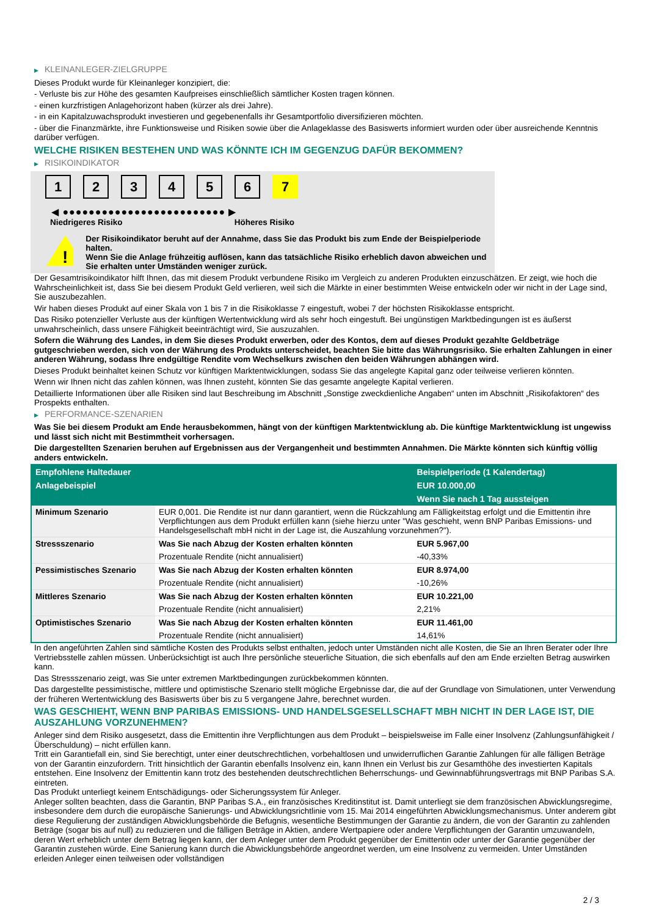▶ KLEINANLEGER-ZIELGRUPPE
Dieses Produkt wurde für Kleinanleger konzipiert, die:
- Verluste bis zur Höhe des gesamten Kaufpreises einschließlich sämtlicher Kosten tragen können.
- einen kurzfristigen Anlagehorizont haben (kürzer als drei Jahre).
- in ein Kapitalzuwachsprodukt investieren und gegebenenfalls ihr Gesamtportfolio diversifizieren möchten.
- über die Finanzmärkte, ihre Funktionsweise und Risiken sowie über die Anlageklasse des Basiswerts informiert wurden oder über ausreichende Kenntnis darüber verfügen.
WELCHE RISIKEN BESTEHEN UND WAS KÖNNTE ICH IM GEGENZUG DAFÜR BEKOMMEN?
▶ RISIKOINDIKATOR
1 2 3 4 5 6 7
◀ ●●●●●●●●●●●●●●●●●●●●●●●●● ▶
Niedrigeres Risiko Höheres Risiko
!
Der Risikoindikator beruht auf der Annahme, dass Sie das Produkt bis zum Ende der Beispielperiode halten.
Wenn Sie die Anlage frühzeitig auflösen, kann das tatsächliche Risiko erheblich davon abweichen und Sie erhalten unter Umständen weniger zurück.
Der Gesamtrisikoindikator hilft Ihnen, das mit diesem Produkt verbundene Risiko im Vergleich zu anderen Produkten einzuschätzen. Er zeigt, wie hoch die Wahrscheinlichkeit ist, dass Sie bei diesem Produkt Geld verlieren, weil sich die Märkte in einer bestimmten Weise entwickeln oder wir nicht in der Lage sind, Sie auszubezahlen.
Wir haben dieses Produkt auf einer Skala von 1 bis 7 in die Risikoklasse 7 eingestuft, wobei 7 der höchsten Risikoklasse entspricht.
Das Risiko potenzieller Verluste aus der künftigen Wertentwicklung wird als sehr hoch eingestuft. Bei ungünstigen Marktbedingungen ist es äußerst unwahrscheinlich, dass unsere Fähigkeit beeinträchtigt wird, Sie auszuzahlen.
Sofern die Währung des Landes, in dem Sie dieses Produkt erwerben, oder des Kontos, dem auf dieses Produkt gezahlte Geldbeträge gutgeschrieben werden, sich von der Währung des Produkts unterscheidet, beachten Sie bitte das Währungsrisiko. Sie erhalten Zahlungen in einer anderen Währung, sodass Ihre endgültige Rendite vom Wechselkurs zwischen den beiden Währungen abhängen wird.
Dieses Produkt beinhaltet keinen Schutz vor künftigen Marktentwicklungen, sodass Sie das angelegte Kapital ganz oder teilweise verlieren könnten.
Wenn wir Ihnen nicht das zahlen können, was Ihnen zusteht, könnten Sie das gesamte angelegte Kapital verlieren.
Detaillierte Informationen über alle Risiken sind laut Beschreibung im Abschnitt „Sonstige zweckdienliche Angaben“ unten im Abschnitt „Risikofaktoren“ des Prospekts enthalten.
▶ PERFORMANCE-SZENARIEN
Was Sie bei diesem Produkt am Ende herausbekommen, hängt von der künftigen Marktentwicklung ab. Die künftige Marktentwicklung ist ungewiss und lässt sich nicht mit Bestimmtheit vorhersagen.
Die dargestellten Szenarien beruhen auf Ergebnissen aus der Vergangenheit und bestimmten Annahmen. Die Märkte könnten sich künftig völlig anders entwickeln.
| Empfohlene Haltedauer | | Beispielperiode (1 Kalendertag) |
| --- | --- | --- |
| Anlagebeispiel | | EUR 10.000,00 |
| | | Wenn Sie nach 1 Tag aussteigen |
| Minimum Szenario | EUR 0,001. Die Rendite ist nur dann garantiert, wenn die Rückzahlung am Fälligkeitstag erfolgt und die Emittentin ihre Verpflichtungen aus dem Produkt erfüllen kann (siehe hierzu unter "Was geschieht, wenn BNP Paribas Emissions- und Handelsgesellschaft mbH nicht in der Lage ist, die Auszahlung vorzunehmen?"). | |
| Stressszenario | Was Sie nach Abzug der Kosten erhalten könnten | EUR 5.967,00 |
| | Prozentuale Rendite (nicht annualisiert) | -40,33% |
| Pessimistisches Szenario | Was Sie nach Abzug der Kosten erhalten könnten | EUR 8.974,00 |
| | Prozentuale Rendite (nicht annualisiert) | -10,26% |
| Mittleres Szenario | Was Sie nach Abzug der Kosten erhalten könnten | EUR 10.221,00 |
| | Prozentuale Rendite (nicht annualisiert) | 2,21% |
| Optimistisches Szenario | Was Sie nach Abzug der Kosten erhalten könnten | EUR 11.461,00 |
| | Prozentuale Rendite (nicht annualisiert) | 14,61% |
In den angeführten Zahlen sind sämtliche Kosten des Produkts selbst enthalten, jedoch unter Umständen nicht alle Kosten, die Sie an Ihren Berater oder Ihre Vertriebsstelle zahlen müssen. Unberücksichtigt ist auch Ihre persönliche steuerliche Situation, die sich ebenfalls auf den am Ende erzielten Betrag auswirken kann.
Das Stressszenario zeigt, was Sie unter extremen Marktbedingungen zurückbekommen könnten.
Das dargestellte pessimistische, mittlere und optimistische Szenario stellt mögliche Ergebnisse dar, die auf der Grundlage von Simulationen, unter Verwendung der früheren Wertentwicklung des Basiswerts über bis zu 5 vergangene Jahre, berechnet wurden.
WAS GESCHIEHT, WENN BNP PARIBAS EMISSIONS- UND HANDELSGESELLSCHAFT MBH NICHT IN DER LAGE IST, DIE AUSZAHLUNG VORZUNEHMEN?
Anleger sind dem Risiko ausgesetzt, dass die Emittentin ihre Verpflichtungen aus dem Produkt – beispielsweise im Falle einer Insolvenz (Zahlungsunfähigkeit / Überschuldung) – nicht erfüllen kann.
Tritt ein Garantiefall ein, sind Sie berechtigt, unter einer deutschrechtlichen, vorbehaltlosen und unwiderruflichen Garantie Zahlungen für alle fälligen Beträge von der Garantin einzufordern. Tritt hinsichtlich der Garantin ebenfalls Insolvenz ein, kann Ihnen ein Verlust bis zur Gesamthöhe des investierten Kapitals entstehen. Eine Insolvenz der Emittentin kann trotz des bestehenden deutschrechtlichen Beherrschungs- und Gewinnabführungsvertrags mit BNP Paribas S.A. eintreten.
Das Produkt unterliegt keinem Entschädigungs- oder Sicherungssystem für Anleger.
Anleger sollten beachten, dass die Garantin, BNP Paribas S.A., ein französisches Kreditinstitut ist. Damit unterliegt sie dem französischen Abwicklungsregime, insbesondere dem durch die europäische Sanierungs- und Abwicklungsrichtlinie vom 15. Mai 2014 eingeführten Abwicklungsmechanismus. Unter anderem gibt diese Regulierung der zuständigen Abwicklungsbehörde die Befugnis, wesentliche Bestimmungen der Garantie zu ändern, die von der Garantin zu zahlenden Beträge (sogar bis auf null) zu reduzieren und die fälligen Beträge in Aktien, andere Wertpapiere oder andere Verpflichtungen der Garantin umzuwandeln, deren Wert erheblich unter dem Betrag liegen kann, der dem Anleger unter dem Produkt gegenüber der Emittentin oder unter der Garantie gegenüber der Garantin zustehen würde. Eine Sanierung kann durch die Abwicklungsbehörde angeordnet werden, um eine Insolvenz zu vermeiden. Unter Umständen erleiden Anleger einen teilweisen oder vollständigen
2 / 3